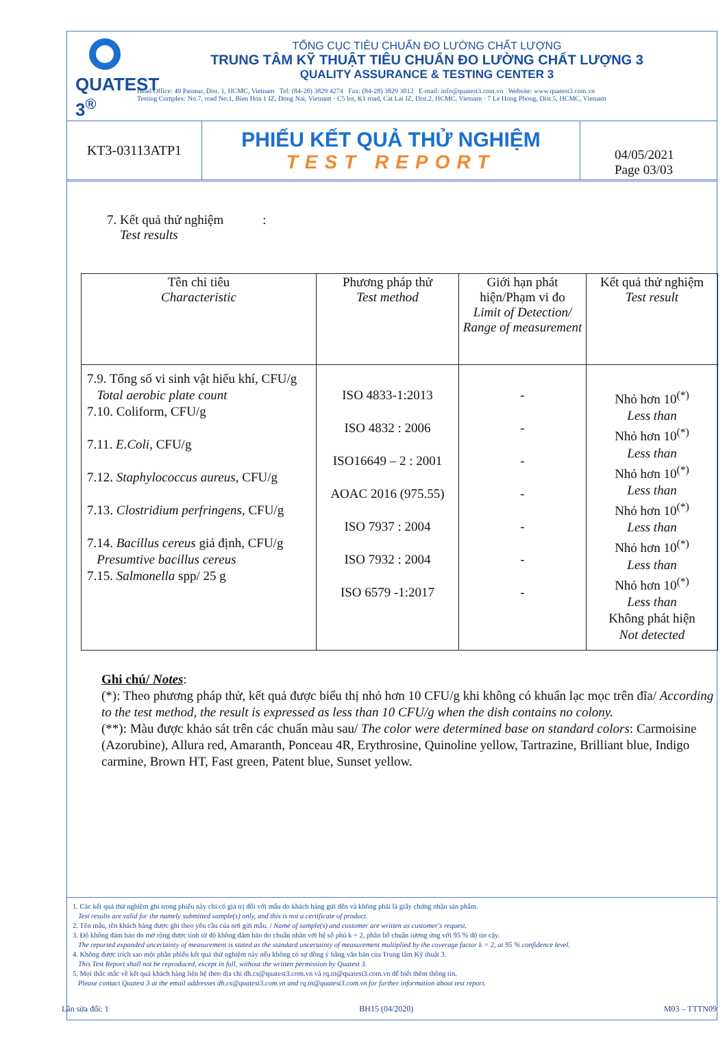QUATEST 3<sup>®</sup>
TỔNG CỤC TIÊU CHUẨN ĐO LƯỜNG CHẤT LƯỢNG
TRUNG TÂM KỸ THUẬT TIÊU CHUẨN ĐO LƯỜNG CHẤT LƯỢNG 3
QUALITY ASSURANCE & TESTING CENTER 3
Head Office: 49 Pasteur, Dist. 1, HCMC, Vietnam Tel: (84-28) 3829 4274 Fax: (84-28) 3829 3012 E-mail: info@quatest3.com.vn Website: www.quatest3.com.vn
Testing Complex: No.7, road No.1, Bien Hoa 1 IZ, Dong Nai, Vietnam · C5 lot, K1 road, Cat Lai IZ, Dist.2, HCMC, Vietnam · 7 Le Hong Phong, Dist.5, HCMC, Vietnam
KT3-03113ATP1
PHIẾU KẾT QUẢ THỬ NGHIỆM
TEST REPORT
04/05/2021
Page 03/03
7. Kết quả thử nghiệm :
Test results
| Tên chỉ tiêu Characteristic | Phương pháp thử Test method | Giới hạn phát hiện/Phạm vi đo Limit of Detection/ Range of measurement | Kết quả thử nghiệm Test result |
| --- | --- | --- | --- |
| 7.9. Tổng số vi sinh vật hiếu khí, CFU/g Total aerobic plate count 7.10. Coliform, CFU/g 7.11. E.Coli , CFU/g 7.12. Staphylococcus aureus , CFU/g 7.13. Clostridium perfringens , CFU/g 7.14. Bacillus cereus giả định, CFU/g Presumtive bacillus cereus 7.15. Salmonella spp/ 25 g | ISO 4833-1:2013 ISO 4832 : 2006 ISO16649 – 2 : 2001 AOAC 2016 (975.55) ISO 7937 : 2004 ISO 7932 : 2004 ISO 6579 -1:2017 | - - - - - - - | Nhỏ hơn 10<sup>(*)</sup> Less than Nhỏ hơn 10<sup>(*)</sup> Less than Nhỏ hơn 10<sup>(*)</sup> Less than Nhỏ hơn 10<sup>(*)</sup> Less than Nhỏ hơn 10<sup>(*)</sup> Less than Nhỏ hơn 10<sup>(*)</sup> Less than Không phát hiện Not detected |
Ghi chú/ Notes:
(*): Theo phương pháp thử, kết quả được biểu thị nhỏ hơn 10 CFU/g khi không có khuẩn lạc mọc trên đĩa/ According to the test method, the result is expressed as less than 10 CFU/g when the dish contains no colony.
(**): Màu được khảo sát trên các chuẩn màu sau/ The color were determined base on standard colors: Carmoisine (Azorubine), Allura red, Amaranth, Ponceau 4R, Erythrosine, Quinoline yellow, Tartrazine, Brilliant blue, Indigo carmine, Brown HT, Fast green, Patent blue, Sunset yellow.
1. Các kết quả thử nghiệm ghi trong phiếu này chỉ có giá trị đối với mẫu do khách hàng gửi đến và không phải là giấy chứng nhận sản phẩm.
Test results are valid for the namely submitted sample(s) only, and this is not a certificate of product.
2. Tên mẫu, tên khách hàng được ghi theo yêu cầu của nơi gửi mẫu. / Name of sample(s) and customer are written as customer's request.
3. Độ không đảm bảo đo mở rộng được tính từ độ không đảm bảo đo chuẩn nhân với hệ số phủ k = 2, phân bố chuẩn tương ứng với 95 % độ tin cậy.
The reported expanded uncertainty of measurement is stated as the standard uncertainty of measurement multiplied by the coverage factor k = 2, at 95 % confidence level.
4. Không được trích sao một phần phiếu kết quả thử nghiệm này nếu không có sự đồng ý bằng văn bản của Trung tâm Kỹ thuật 3.
This Test Report shall not be reproduced, except in full, without the written permission by Quatest 3.
5. Mọi thắc mắc về kết quả khách hàng liên hệ theo địa chỉ dh.cs@quatest3.com.vn và rq.tn@quatest3.com.vn để biết thêm thông tin.
Please contact Quatest 3 at the email addresses dh.cs@quatest3.com.vn and rq.tn@quatest3.com.vn for further information about test report.
Lần sửa đổi: 1 BH15 (04/2020) M03 – TTTN09